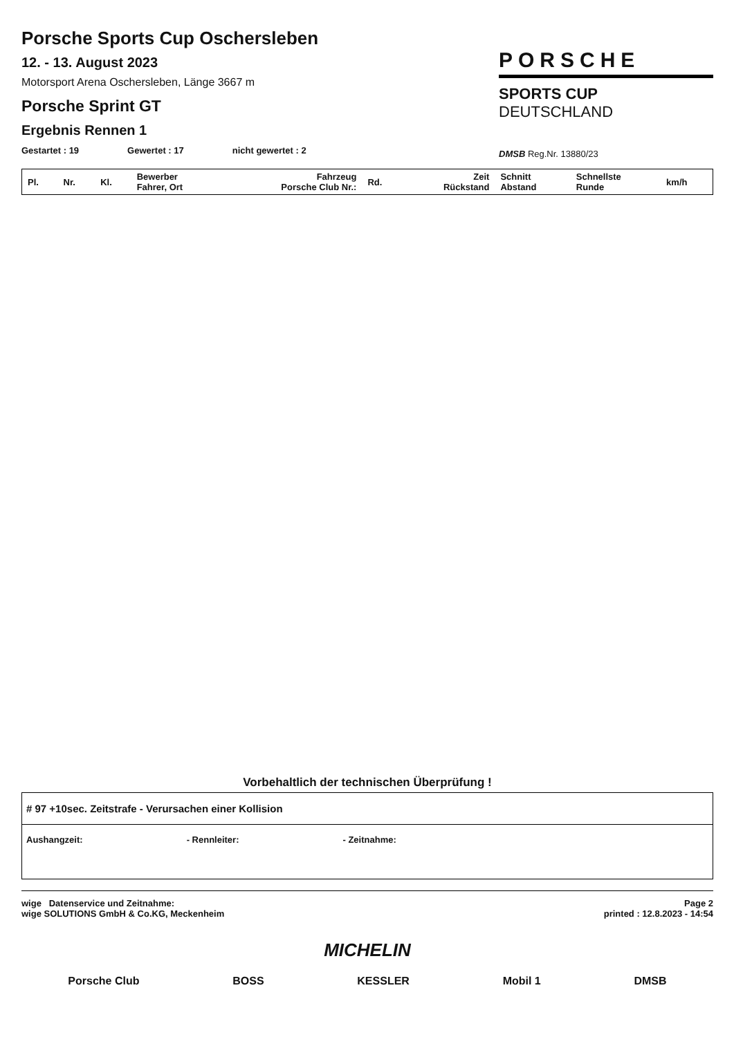Porsche Sports Cup Oschersleben
12. - 13. August 2023
Motorsport Arena Oschersleben, Länge 3667 m
Porsche Sprint GT
Ergebnis Rennen 1
Gestartet : 19 Gewertet : 17 nicht gewertet : 2
PORSCHE
SPORTS CUP
DEUTSCHLAND
DMSB Reg.Nr. 13880/23
| Pl. | Nr. | Kl. | Bewerber Fahrer, Ort | Fahrzeug Porsche Club Nr.: | Rd. | Zeit Rückstand | Schnitt Abstand | Schnellste Runde | km/h |
| --- | --- | --- | --- | --- | --- | --- | --- | --- | --- |
Vorbehaltlich der technischen Überprüfung !
# 97 +10sec. Zeitstrafe - Verursachen einer Kollision
Aushangzeit: - Rennleiter: - Zeitnahme:
wige Datenservice und Zeitnahme:
wige SOLUTIONS GmbH & Co.KG, Meckenheim
Page 2
printed : 12.8.2023 - 14:54
MICHELIN
Porsche Club BOSS KESSLER Mobil 1 DMSB